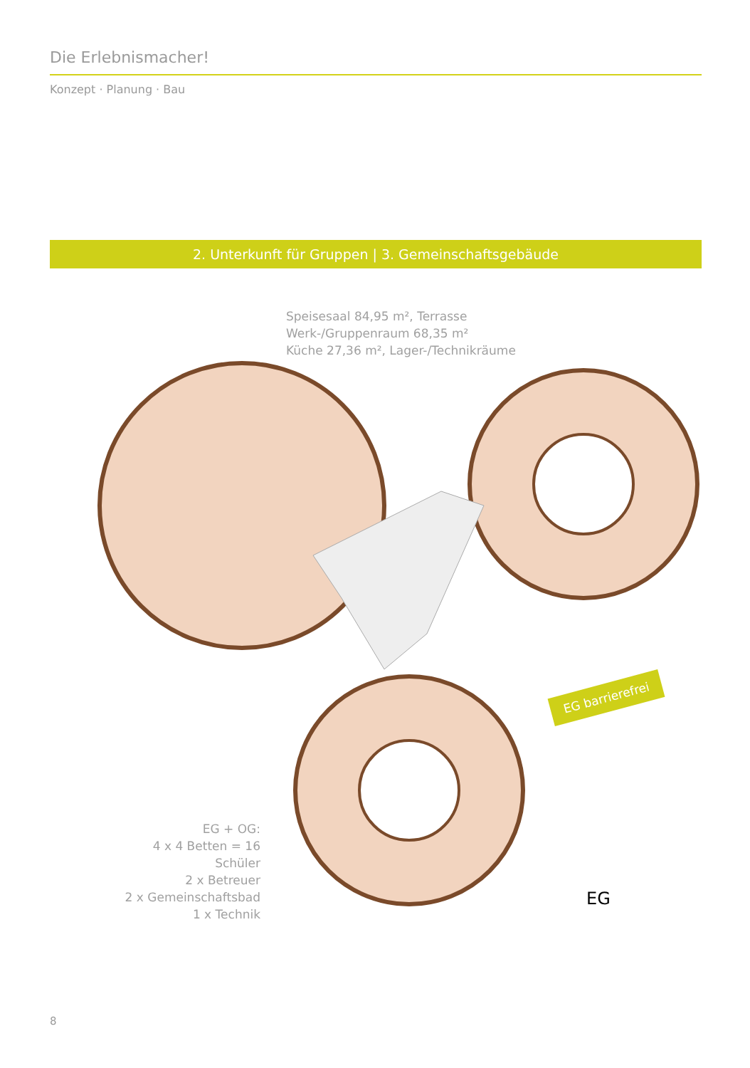Die Erlebnismacher!
Konzept · Planung · Bau
2. Unterkunft für Gruppen | 3. Gemeinschaftsgebäude
Speisesaal 84,95 m², Terrasse
Werk-/Gruppenraum 68,35 m²
Küche 27,36 m², Lager-/Technikräume
EG barrierefrei
EG + OG:
4 x 4 Betten = 16 Schüler
2 x Betreuer
2 x Gemeinschaftsbad
1 x Technik
EG
8